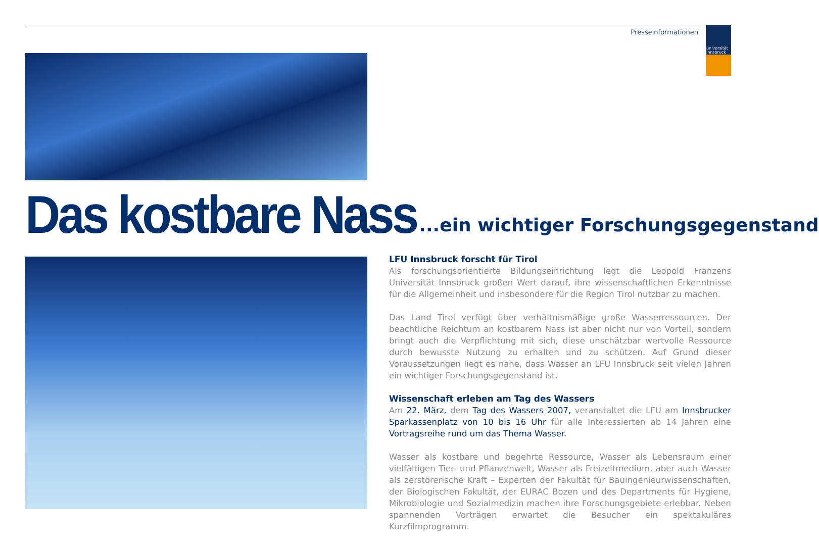Presseinformationen
universität
innsbruck
Das kostbare Nass ...ein wichtiger Forschungsgegenstand
LFU Innsbruck forscht für Tirol
Als forschungsorientierte Bildungseinrichtung legt die Leopold Franzens Universität Innsbruck großen Wert darauf, ihre wissenschaftlichen Erkenntnisse für die Allgemeinheit und insbesondere für die Region Tirol nutzbar zu machen.
Das Land Tirol verfügt über verhältnismäßige große Wasserressourcen. Der beachtliche Reichtum an kostbarem Nass ist aber nicht nur von Vorteil, sondern bringt auch die Verpflichtung mit sich, diese unschätzbar wertvolle Ressource durch bewusste Nutzung zu erhalten und zu schützen. Auf Grund dieser Voraussetzungen liegt es nahe, dass Wasser an LFU Innsbruck seit vielen Jahren ein wichtiger Forschungsgegenstand ist.
Wissenschaft erleben am Tag des Wassers
Am 22. März, dem Tag des Wassers 2007, veranstaltet die LFU am Innsbrucker Sparkassenplatz von 10 bis 16 Uhr für alle Interessierten ab 14 Jahren eine Vortragsreihe rund um das Thema Wasser.
Wasser als kostbare und begehrte Ressource, Wasser als Lebensraum einer vielfältigen Tier- und Pflanzenwelt, Wasser als Freizeitmedium, aber auch Wasser als zerstörerische Kraft – Experten der Fakultät für Bauingenieurwissenschaften, der Biologischen Fakultät, der EURAC Bozen und des Departments für Hygiene, Mikrobiologie und Sozialmedizin machen ihre Forschungsgebiete erlebbar. Neben spannenden Vorträgen erwartet die Besucher ein spektakuläres Kurzfilmprogramm.